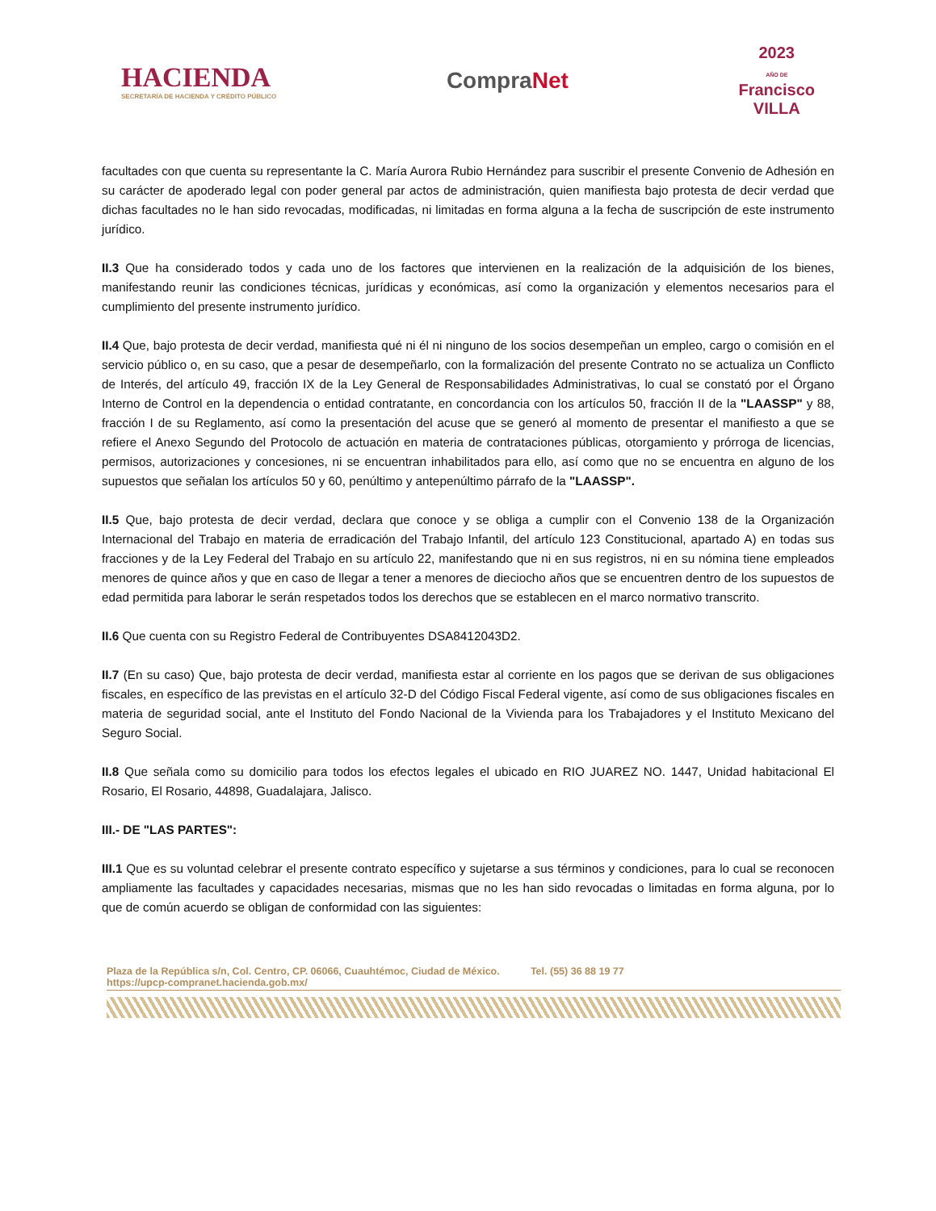HACIENDA
SECRETARÍA DE HACIENDA Y CRÉDITO PÚBLICO
CompraNet
2023
AÑO DE
Francisco
VILLA
facultades con que cuenta su representante la C. María Aurora Rubio Hernández para suscribir el presente Convenio de Adhesión en su carácter de apoderado legal con poder general par actos de administración, quien manifiesta bajo protesta de decir verdad que dichas facultades no le han sido revocadas, modificadas, ni limitadas en forma alguna a la fecha de suscripción de este instrumento jurídico.
II.3 Que ha considerado todos y cada uno de los factores que intervienen en la realización de la adquisición de los bienes, manifestando reunir las condiciones técnicas, jurídicas y económicas, así como la organización y elementos necesarios para el cumplimiento del presente instrumento jurídico.
II.4 Que, bajo protesta de decir verdad, manifiesta qué ni él ni ninguno de los socios desempeñan un empleo, cargo o comisión en el servicio público o, en su caso, que a pesar de desempeñarlo, con la formalización del presente Contrato no se actualiza un Conflicto de Interés, del artículo 49, fracción IX de la Ley General de Responsabilidades Administrativas, lo cual se constató por el Órgano Interno de Control en la dependencia o entidad contratante, en concordancia con los artículos 50, fracción II de la "LAASSP" y 88, fracción I de su Reglamento, así como la presentación del acuse que se generó al momento de presentar el manifiesto a que se refiere el Anexo Segundo del Protocolo de actuación en materia de contrataciones públicas, otorgamiento y prórroga de licencias, permisos, autorizaciones y concesiones, ni se encuentran inhabilitados para ello, así como que no se encuentra en alguno de los supuestos que señalan los artículos 50 y 60, penúltimo y antepenúltimo párrafo de la "LAASSP".
II.5 Que, bajo protesta de decir verdad, declara que conoce y se obliga a cumplir con el Convenio 138 de la Organización Internacional del Trabajo en materia de erradicación del Trabajo Infantil, del artículo 123 Constitucional, apartado A) en todas sus fracciones y de la Ley Federal del Trabajo en su artículo 22, manifestando que ni en sus registros, ni en su nómina tiene empleados menores de quince años y que en caso de llegar a tener a menores de dieciocho años que se encuentren dentro de los supuestos de edad permitida para laborar le serán respetados todos los derechos que se establecen en el marco normativo transcrito.
II.6 Que cuenta con su Registro Federal de Contribuyentes DSA8412043D2.
II.7 (En su caso) Que, bajo protesta de decir verdad, manifiesta estar al corriente en los pagos que se derivan de sus obligaciones fiscales, en específico de las previstas en el artículo 32-D del Código Fiscal Federal vigente, así como de sus obligaciones fiscales en materia de seguridad social, ante el Instituto del Fondo Nacional de la Vivienda para los Trabajadores y el Instituto Mexicano del Seguro Social.
II.8 Que señala como su domicilio para todos los efectos legales el ubicado en RIO JUAREZ NO. 1447, Unidad habitacional El Rosario, El Rosario, 44898, Guadalajara, Jalisco.
III.- DE "LAS PARTES":
III.1 Que es su voluntad celebrar el presente contrato específico y sujetarse a sus términos y condiciones, para lo cual se reconocen ampliamente las facultades y capacidades necesarias, mismas que no les han sido revocadas o limitadas en forma alguna, por lo que de común acuerdo se obligan de conformidad con las siguientes:
Plaza de la República s/n, Col. Centro, CP. 06066, Cuauhtémoc, Ciudad de México. Tel. (55) 36 88 19 77
https://upcp-compranet.hacienda.gob.mx/